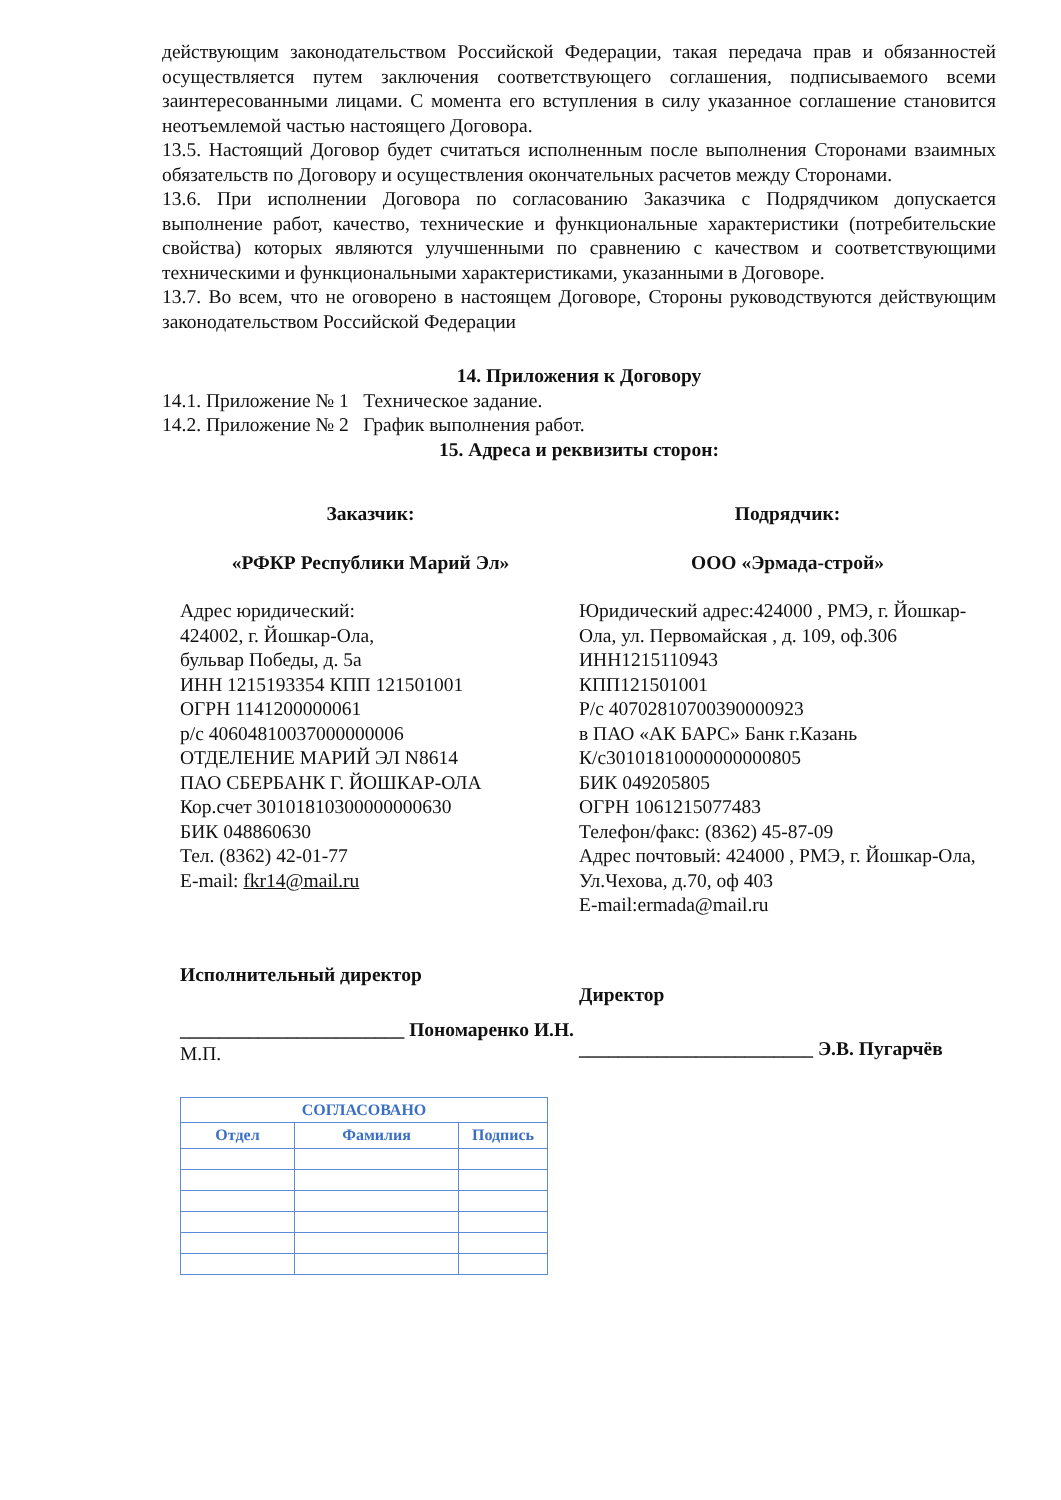действующим законодательством Российской Федерации, такая передача прав и обязанностей осуществляется путем заключения соответствующего соглашения, подписываемого всеми заинтересованными лицами. С момента его вступления в силу указанное соглашение становится неотъемлемой частью настоящего Договора.
13.5. Настоящий Договор будет считаться исполненным после выполнения Сторонами взаимных обязательств по Договору и осуществления окончательных расчетов между Сторонами.
13.6. При исполнении Договора по согласованию Заказчика с Подрядчиком допускается выполнение работ, качество, технические и функциональные характеристики (потребительские свойства) которых являются улучшенными по сравнению с качеством и соответствующими техническими и функциональными характеристиками, указанными в Договоре.
13.7. Во всем, что не оговорено в настоящем Договоре, Стороны руководствуются действующим законодательством Российской Федерации
14. Приложения к Договору
14.1. Приложение № 1 Техническое задание.
14.2. Приложение № 2 График выполнения работ.
15. Адреса и реквизиты сторон:
Заказчик:
«РФКР Республики Марий Эл»
Адрес юридический:
424002, г. Йошкар-Ола,
бульвар Победы, д. 5а
ИНН 1215193354 КПП 121501001
ОГРН 1141200000061
р/с 40604810037000000006
ОТДЕЛЕНИЕ МАРИЙ ЭЛ N8614
ПАО СБЕРБАНК Г. ЙОШКАР-ОЛА
Кор.счет 30101810300000000630
БИК 048860630
Тел. (8362) 42-01-77
E-mail: fkr14@mail.ru
Исполнительный директор
_______________________ Пономаренко И.Н.
М.П.
| СОГЛАСОВАНО | | |
| --- | --- | --- |
| Отдел | Фамилия | Подпись |
Подрядчик:
ООО «Эрмада-строй»
Юридический адрес:424000 , РМЭ, г. Йошкар-Ола, ул. Первомайская , д. 109, оф.306
ИНН1215110943
КПП121501001
Р/с 40702810700390000923
в ПАО «АК БАРС» Банк г.Казань
К/с30101810000000000805
БИК 049205805
ОГРН 1061215077483
Телефон/факс: (8362) 45-87-09
Адрес почтовый: 424000 , РМЭ, г. Йошкар-Ола, Ул.Чехова, д.70, оф 403
E-mail:ermada@mail.ru
Директор
________________________ Э.В. Пугарчёв